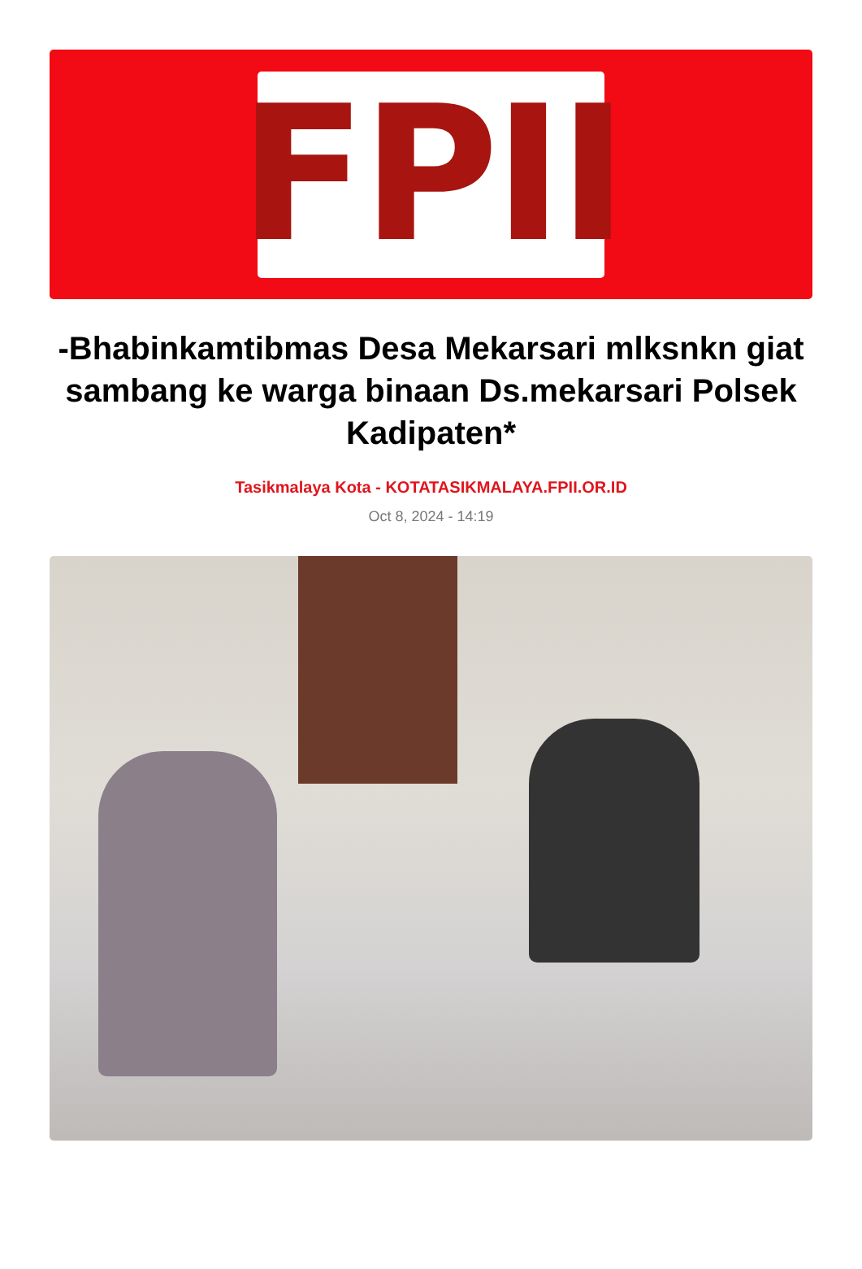FPII
-Bhabinkamtibmas Desa Mekarsari mlksnkn giat sambang ke warga binaan Ds.mekarsari Polsek Kadipaten*
Tasikmalaya Kota - KOTATASIKMALAYA.FPII.OR.ID
Oct 8, 2024 - 14:19